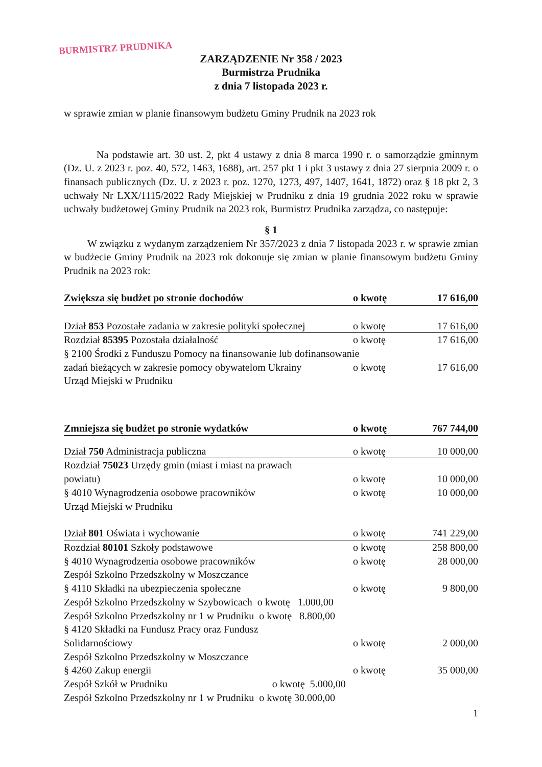BURMISTRZ PRUDNIKA
ZARZĄDZENIE Nr 358 / 2023
Burmistrza Prudnika
z dnia 7 listopada 2023 r.
w sprawie zmian w planie finansowym budżetu Gminy Prudnik na 2023 rok
Na podstawie art. 30 ust. 2, pkt 4 ustawy z dnia 8 marca 1990 r. o samorządzie gminnym (Dz. U. z 2023 r. poz. 40, 572, 1463, 1688), art. 257 pkt 1 i pkt 3 ustawy z dnia 27 sierpnia 2009 r. o finansach publicznych (Dz. U. z 2023 r. poz. 1270, 1273, 497, 1407, 1641, 1872) oraz § 18 pkt 2, 3 uchwały Nr LXX/1115/2022 Rady Miejskiej w Prudniku z dnia 19 grudnia 2022 roku w sprawie uchwały budżetowej Gminy Prudnik na 2023 rok, Burmistrz Prudnika zarządza, co następuje:
§ 1
W związku z wydanym zarządzeniem Nr 357/2023 z dnia 7 listopada 2023 r. w sprawie zmian w budżecie Gminy Prudnik na 2023 rok dokonuje się zmian w planie finansowym budżetu Gminy Prudnik na 2023 rok:
| Zwiększa się budżet po stronie dochodów | o kwotę | 17 616,00 |
| Dział 853 Pozostałe zadania w zakresie polityki społecznej | o kwotę | 17 616,00 |
| Rozdział 85395 Pozostała działalność | o kwotę | 17 616,00 |
| § 2100 Środki z Funduszu Pomocy na finansowanie lub dofinansowanie | | |
| zadań bieżących w zakresie pomocy obywatelom Ukrainy | o kwotę | 17 616,00 |
| Urząd Miejski w Prudniku | | |
| Zmniejsza się budżet po stronie wydatków | o kwotę | 767 744,00 |
| Dział 750 Administracja publiczna | o kwotę | 10 000,00 |
| Rozdział 75023 Urzędy gmin (miast i miast na prawach | | |
| powiatu) | o kwotę | 10 000,00 |
| § 4010 Wynagrodzenia osobowe pracowników | o kwotę | 10 000,00 |
| Urząd Miejski w Prudniku | | |
| Dział 801 Oświata i wychowanie | o kwotę | 741 229,00 |
| Rozdział 80101 Szkoły podstawowe | o kwotę | 258 800,00 |
| § 4010 Wynagrodzenia osobowe pracowników | o kwotę | 28 000,00 |
| Zespół Szkolno Przedszkolny w Moszczance | | |
| § 4110 Składki na ubezpieczenia społeczne | o kwotę | 9 800,00 |
| Zespół Szkolno Przedszkolny w Szybowicach o kwotę 1.000,00 | | |
| Zespół Szkolno Przedszkolny nr 1 w Prudniku o kwotę 8.800,00 | | |
| § 4120 Składki na Fundusz Pracy oraz Fundusz | | |
| Solidarnościowy | o kwotę | 2 000,00 |
| Zespół Szkolno Przedszkolny w Moszczance | | |
| § 4260 Zakup energii | o kwotę | 35 000,00 |
| Zespół Szkół w Prudniku o kwotę 5.000,00 | | |
| Zespół Szkolno Przedszkolny nr 1 w Prudniku o kwotę 30.000,00 | | |
1